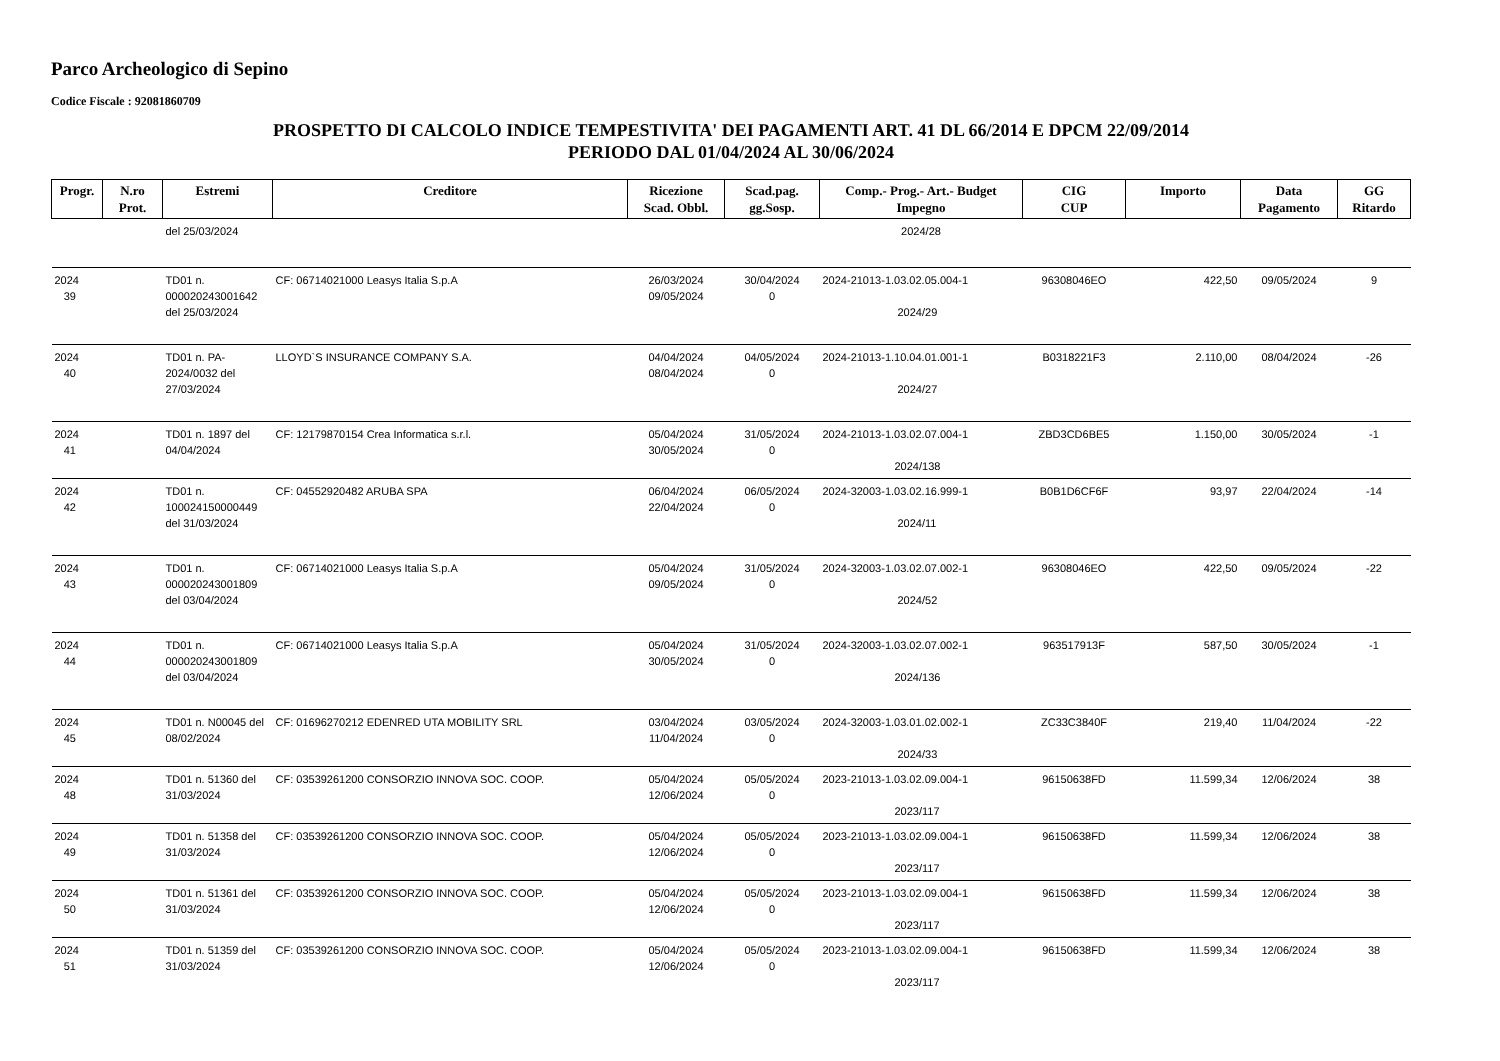Parco Archeologico di Sepino
Codice Fiscale : 92081860709
PROSPETTO DI CALCOLO INDICE TEMPESTIVITA' DEI PAGAMENTI ART. 41 DL 66/2014 E DPCM 22/09/2014
PERIODO DAL 01/04/2024 AL 30/06/2024
| Progr. | N.ro Prot. | Estremi | Creditore | Ricezione Scad. Obbl. | Scad.pag. gg.Sosp. | Comp.- Prog.- Art.- Budget Impegno | CIG CUP | Importo | Data Pagamento | GG Ritardo |
| --- | --- | --- | --- | --- | --- | --- | --- | --- | --- | --- |
| | | del 25/03/2024 | | | | 2024/28 | | | | |
| 2024 39 | | TD01 n. 000020243001642 del 25/03/2024 | CF: 06714021000 Leasys Italia S.p.A | 26/03/2024 09/05/2024 | 30/04/2024 0 | 2024-21013-1.03.02.05.004-1 2024/29 | 96308046EO | 422,50 | 09/05/2024 | 9 |
| 2024 40 | | TD01 n. PA-2024/0032 del 27/03/2024 | LLOYD`S INSURANCE COMPANY S.A. | 04/04/2024 08/04/2024 | 04/05/2024 0 | 2024-21013-1.10.04.01.001-1 2024/27 | B0318221F3 | 2.110,00 | 08/04/2024 | -26 |
| 2024 41 | | TD01 n. 1897 del 04/04/2024 | CF: 12179870154 Crea Informatica s.r.l. | 05/04/2024 30/05/2024 | 31/05/2024 0 | 2024-21013-1.03.02.07.004-1 2024/138 | ZBD3CD6BE5 | 1.150,00 | 30/05/2024 | -1 |
| 2024 42 | | TD01 n. 100024150000449 del 31/03/2024 | CF: 04552920482 ARUBA SPA | 06/04/2024 22/04/2024 | 06/05/2024 0 | 2024-32003-1.03.02.16.999-1 2024/11 | B0B1D6CF6F | 93,97 | 22/04/2024 | -14 |
| 2024 43 | | TD01 n. 000020243001809 del 03/04/2024 | CF: 06714021000 Leasys Italia S.p.A | 05/04/2024 09/05/2024 | 31/05/2024 0 | 2024-32003-1.03.02.07.002-1 2024/52 | 96308046EO | 422,50 | 09/05/2024 | -22 |
| 2024 44 | | TD01 n. 000020243001809 del 03/04/2024 | CF: 06714021000 Leasys Italia S.p.A | 05/04/2024 30/05/2024 | 31/05/2024 0 | 2024-32003-1.03.02.07.002-1 2024/136 | 963517913F | 587,50 | 30/05/2024 | -1 |
| 2024 45 | | TD01 n. N00045 del 08/02/2024 | CF: 01696270212 EDENRED UTA MOBILITY SRL | 03/04/2024 11/04/2024 | 03/05/2024 0 | 2024-32003-1.03.01.02.002-1 2024/33 | ZC33C3840F | 219,40 | 11/04/2024 | -22 |
| 2024 48 | | TD01 n. 51360 del 31/03/2024 | CF: 03539261200 CONSORZIO INNOVA SOC. COOP. | 05/04/2024 12/06/2024 | 05/05/2024 0 | 2023-21013-1.03.02.09.004-1 2023/117 | 96150638FD | 11.599,34 | 12/06/2024 | 38 |
| 2024 49 | | TD01 n. 51358 del 31/03/2024 | CF: 03539261200 CONSORZIO INNOVA SOC. COOP. | 05/04/2024 12/06/2024 | 05/05/2024 0 | 2023-21013-1.03.02.09.004-1 2023/117 | 96150638FD | 11.599,34 | 12/06/2024 | 38 |
| 2024 50 | | TD01 n. 51361 del 31/03/2024 | CF: 03539261200 CONSORZIO INNOVA SOC. COOP. | 05/04/2024 12/06/2024 | 05/05/2024 0 | 2023-21013-1.03.02.09.004-1 2023/117 | 96150638FD | 11.599,34 | 12/06/2024 | 38 |
| 2024 51 | | TD01 n. 51359 del 31/03/2024 | CF: 03539261200 CONSORZIO INNOVA SOC. COOP. | 05/04/2024 12/06/2024 | 05/05/2024 0 | 2023-21013-1.03.02.09.004-1 2023/117 | 96150638FD | 11.599,34 | 12/06/2024 | 38 |